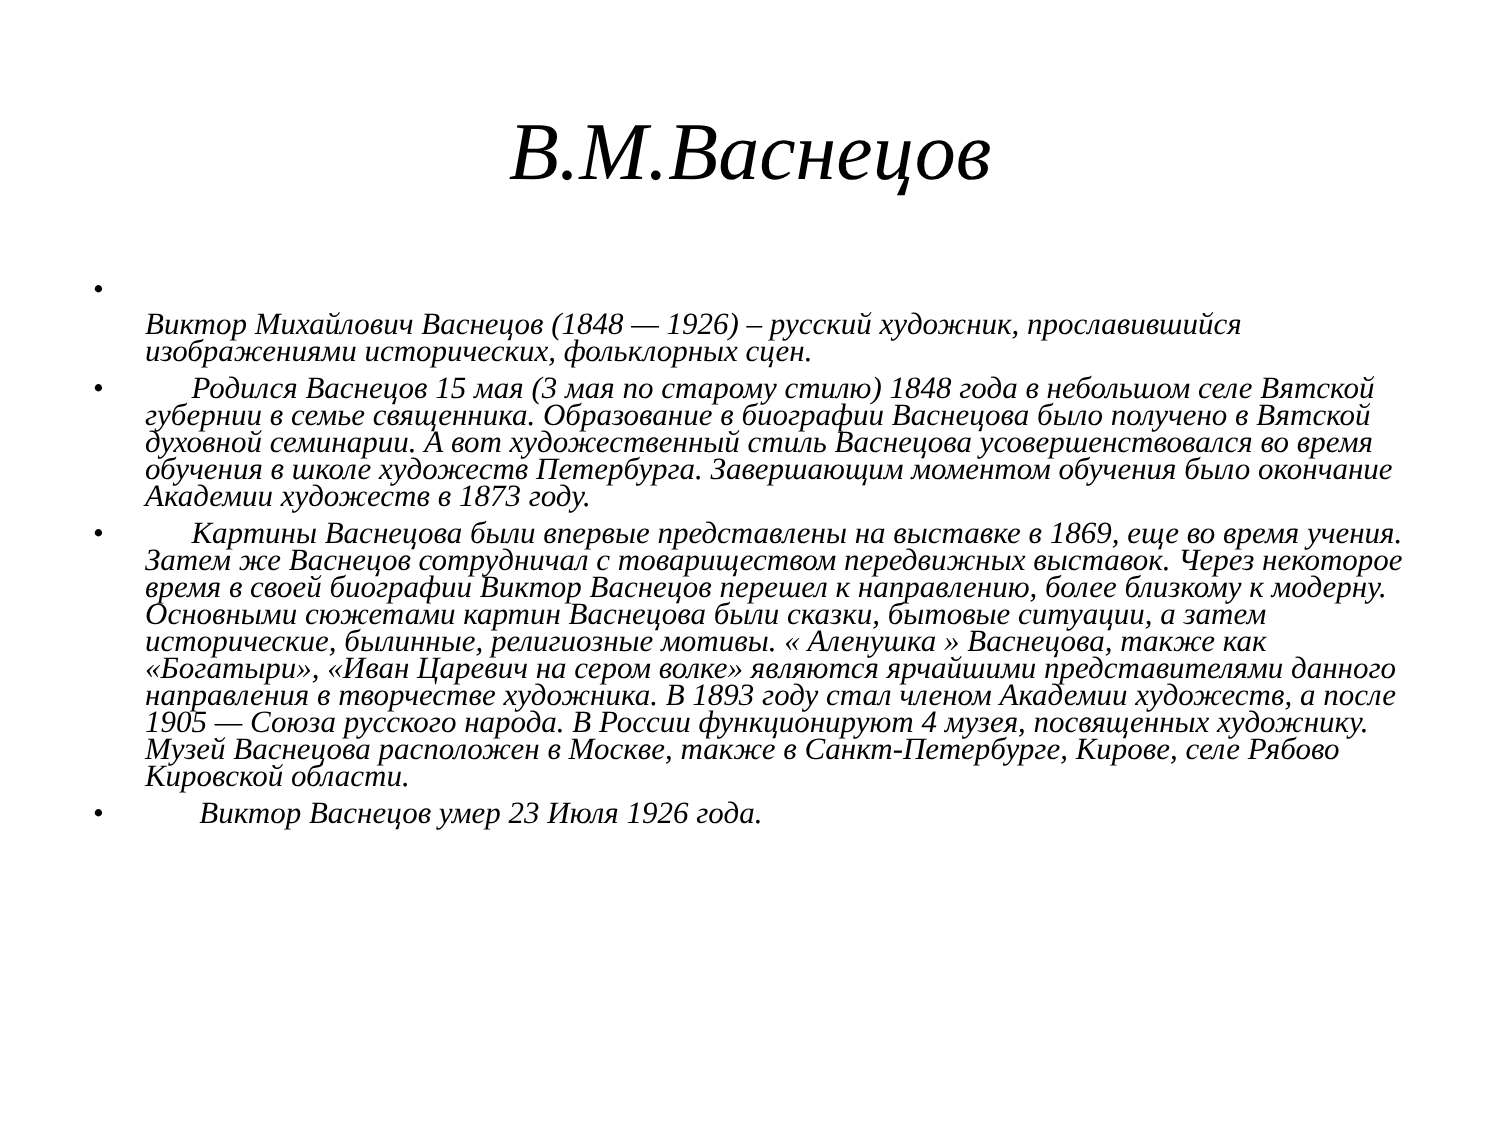В.М.Васнецов
•
Виктор Михайлович Васнецов (1848 — 1926) – русский художник, прославившийся изображениями исторических, фольклорных сцен.
• Родился Васнецов 15 мая (3 мая по старому стилю) 1848 года в небольшом селе Вятской губернии в семье священника. Образование в биографии Васнецова было получено в Вятской духовной семинарии. А вот художественный стиль Васнецова усовершенствовался во время обучения в школе художеств Петербурга. Завершающим моментом обучения было окончание Академии художеств в 1873 году.
• Картины Васнецова были впервые представлены на выставке в 1869, еще во время учения. Затем же Васнецов сотрудничал с товариществом передвижных выставок. Через некоторое время в своей биографии Виктор Васнецов перешел к направлению, более близкому к модерну. Основными сюжетами картин Васнецова были сказки, бытовые ситуации, а затем исторические, былинные, религиозные мотивы. « Аленушка » Васнецова, также как «Богатыри», «Иван Царевич на сером волке» являются ярчайшими представителями данного направления в творчестве художника. В 1893 году стал членом Академии художеств, а после 1905 — Союза русского народа. В России функционируют 4 музея, посвященных художнику. Музей Васнецова расположен в Москве, также в Санкт-Петербурге, Кирове, селе Рябово Кировской области.
• Виктор Васнецов умер 23 Июля 1926 года.